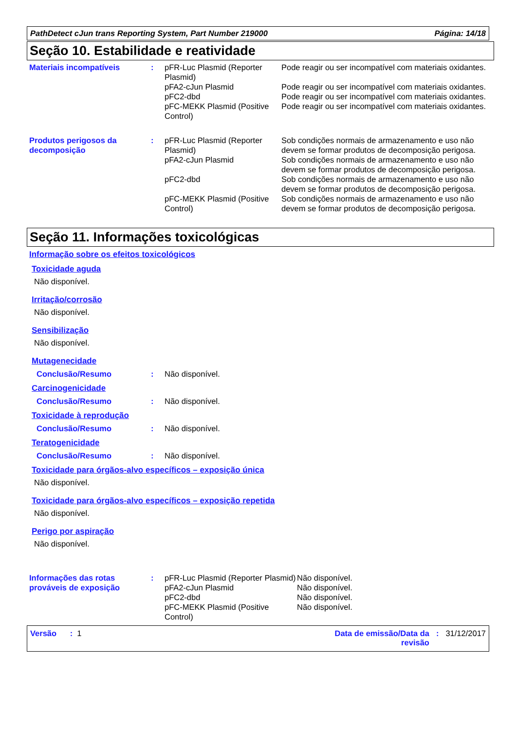PathDetect cJun trans Reporting System, Part Number 219000 Página: 14/18
Seção 10. Estabilidade e reatividade
| Materiais incompatíveis | : | pFR-Luc Plasmid (Reporter Plasmid) | Pode reagir ou ser incompatível com materiais oxidantes. |
| | | pFA2-cJun Plasmid | Pode reagir ou ser incompatível com materiais oxidantes. |
| | | pFC2-dbd | Pode reagir ou ser incompatível com materiais oxidantes. |
| | | pFC-MEKK Plasmid (Positive Control) | Pode reagir ou ser incompatível com materiais oxidantes. |
| Produtos perigosos da decomposição | : | pFR-Luc Plasmid (Reporter Plasmid) | Sob condições normais de armazenamento e uso não devem se formar produtos de decomposição perigosa. |
| | | pFA2-cJun Plasmid | Sob condições normais de armazenamento e uso não devem se formar produtos de decomposição perigosa. |
| | | pFC2-dbd | Sob condições normais de armazenamento e uso não devem se formar produtos de decomposição perigosa. |
| | | pFC-MEKK Plasmid (Positive Control) | Sob condições normais de armazenamento e uso não devem se formar produtos de decomposição perigosa. |
Seção 11. Informações toxicológicas
Informação sobre os efeitos toxicológicos
Toxicidade aguda
Não disponível.
Irritação/corrosão
Não disponível.
Sensibilização
Não disponível.
Mutagenecidade
| Conclusão/Resumo | : | Não disponível. |
Carcinogenicidade
| Conclusão/Resumo | : | Não disponível. |
Toxicidade à reprodução
| Conclusão/Resumo | : | Não disponível. |
Teratogenicidade
| Conclusão/Resumo | : | Não disponível. |
Toxicidade para órgãos-alvo específicos – exposição única
Não disponível.
Toxicidade para órgãos-alvo específicos – exposição repetida
Não disponível.
Perigo por aspiração
Não disponível.
| Informações das rotas prováveis de exposição | : | pFR-Luc Plasmid (Reporter Plasmid) | Não disponível. |
| | | pFA2-cJun Plasmid | Não disponível. |
| | | pFC2-dbd | Não disponível. |
| | | pFC-MEKK Plasmid (Positive Control) | Não disponível. |
Versão : 1 Data de emissão/Data da
revisão: 31/12/2017